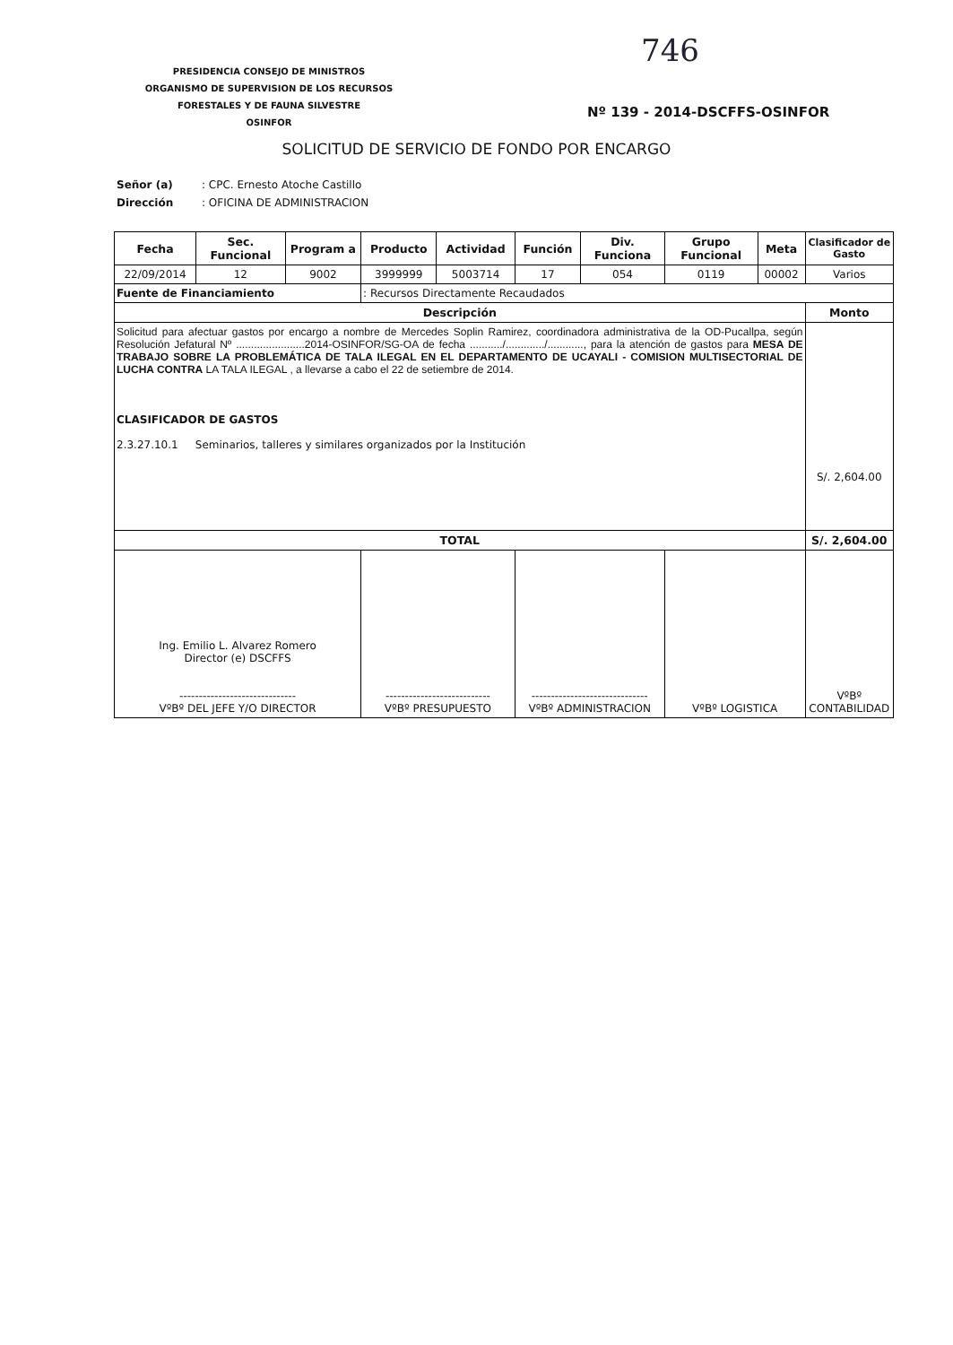PRESIDENCIA CONSEJO DE MINISTROS
ORGANISMO DE SUPERVISION DE LOS RECURSOS
FORESTALES Y DE FAUNA SILVESTRE
OSINFOR
746
Nº 139 - 2014-DSCFFS-OSINFOR
SOLICITUD DE SERVICIO DE FONDO POR ENCARGO
Señor (a): CPC. Ernesto Atoche Castillo
Dirección: OFICINA DE ADMINISTRACION
| Fecha | Sec. Funcional | Program a | Producto | Actividad | Función | Div. Funciona | Grupo Funcional | Meta | Clasificador de Gasto |
| --- | --- | --- | --- | --- | --- | --- | --- | --- | --- |
| 22/09/2014 | 12 | 9002 | 3999999 | 5003714 | 17 | 054 | 0119 | 00002 | Varios |
| Fuente de Financiamiento | | | : Recursos Directamente Recaudados | | | | | | |
| Descripción | | | | | | | | | Monto |
| Solicitud para afectuar gastos por encargo a nombre de Mercedes Soplin Ramirez, coordinadora administrativa de la OD-Pucallpa, según Resolución Jefatural Nº .......................2014-OSINFOR/SG-OA de fecha .........../............./............, para la atención de gastos para MESA DE TRABAJO SOBRE LA PROBLEMÁTICA DE TALA ILEGAL EN EL DEPARTAMENTO DE UCAYALI - COMISION MULTISECTORIAL DE LUCHA CONTRA LA TALA ILEGAL , a llevarse a cabo el 22 de setiembre de 2014. CLASIFICADOR DE GASTOS 2.3.27.10.1 Seminarios, talleres y similares organizados por la Institución | | | | | | | | | S/. 2,604.00 |
| TOTAL | | | | | | | | | S/. 2,604.00 |
| Ing. Emilio L. Alvarez Romero Director (e) DSCFFS ------------------------------ VºBº DEL JEFE Y/O DIRECTOR | | | --------------------------- VºBº PRESUPUESTO | | ------------------------------ VºBº ADMINISTRACION | | VºBº LOGISTICA | | VºBº CONTABILIDAD |